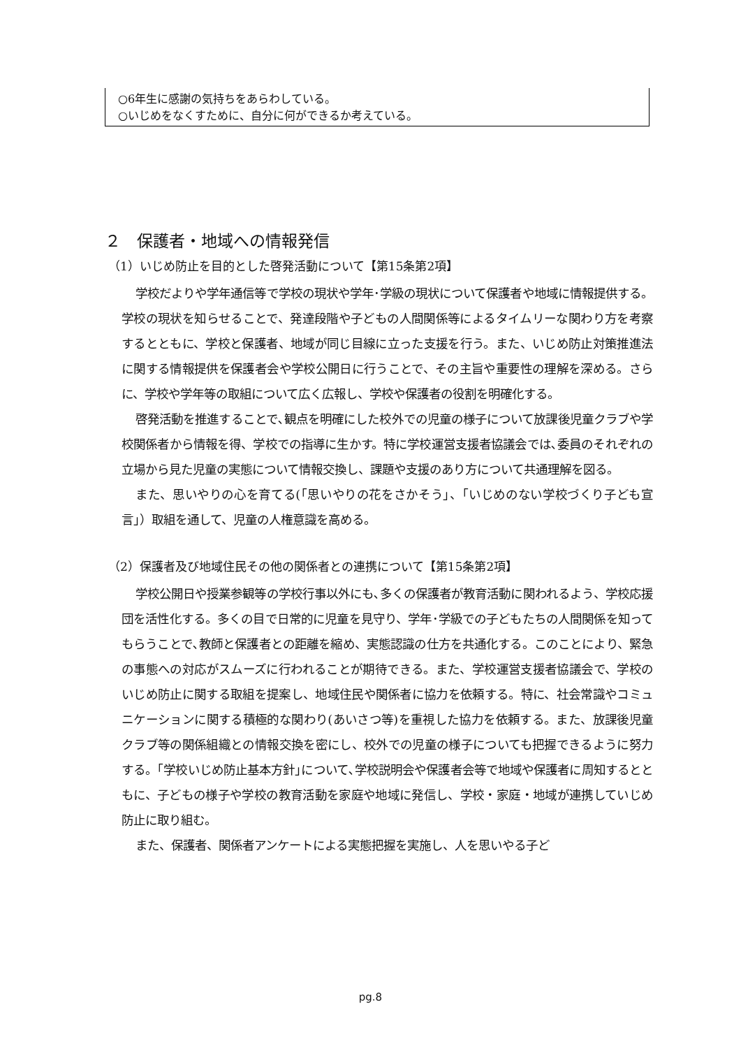○6年生に感謝の気持ちをあらわしている。
○いじめをなくすために、自分に何ができるか考えている。
２　保護者・地域への情報発信
（1）いじめ防止を目的とした啓発活動について【第15条第2項】
学校だよりや学年通信等で学校の現状や学年･学級の現状について保護者や地域に情報提供する。学校の現状を知らせることで、発達段階や子どもの人間関係等によるタイムリーな関わり方を考察するとともに、学校と保護者、地域が同じ目線に立った支援を行う。また、いじめ防止対策推進法に関する情報提供を保護者会や学校公開日に行うことで、その主旨や重要性の理解を深める。さらに、学校や学年等の取組について広く広報し、学校や保護者の役割を明確化する。
啓発活動を推進することで､観点を明確にした校外での児童の様子について放課後児童クラブや学校関係者から情報を得、学校での指導に生かす。特に学校運営支援者協議会では､委員のそれぞれの立場から見た児童の実態について情報交換し、課題や支援のあり方について共通理解を図る。
また、思いやりの心を育てる(｢思いやりの花をさかそう｣、｢いじめのない学校づくり子ども宣言｣）取組を通して、児童の人権意識を高める。
（2）保護者及び地域住民その他の関係者との連携について【第15条第2項】
学校公開日や授業参観等の学校行事以外にも､多くの保護者が教育活動に関われるよう、学校応援団を活性化する。多くの目で日常的に児童を見守り、学年･学級での子どもたちの人間関係を知ってもらうことで､教師と保護者との距離を縮め、実態認識の仕方を共通化する。このことにより、緊急の事態への対応がスムーズに行われることが期待できる。また、学校運営支援者協議会で、学校のいじめ防止に関する取組を提案し、地域住民や関係者に協力を依頼する。特に、社会常識やコミュニケーションに関する積極的な関わり(あいさつ等)を重視した協力を依頼する。また、放課後児童クラブ等の関係組織との情報交換を密にし、校外での児童の様子についても把握できるように努力する。｢学校いじめ防止基本方針｣について､学校説明会や保護者会等で地域や保護者に周知するとともに、子どもの様子や学校の教育活動を家庭や地域に発信し、学校・家庭・地域が連携していじめ防止に取り組む。
また、保護者、関係者アンケートによる実態把握を実施し、人を思いやる子ど
pg.8